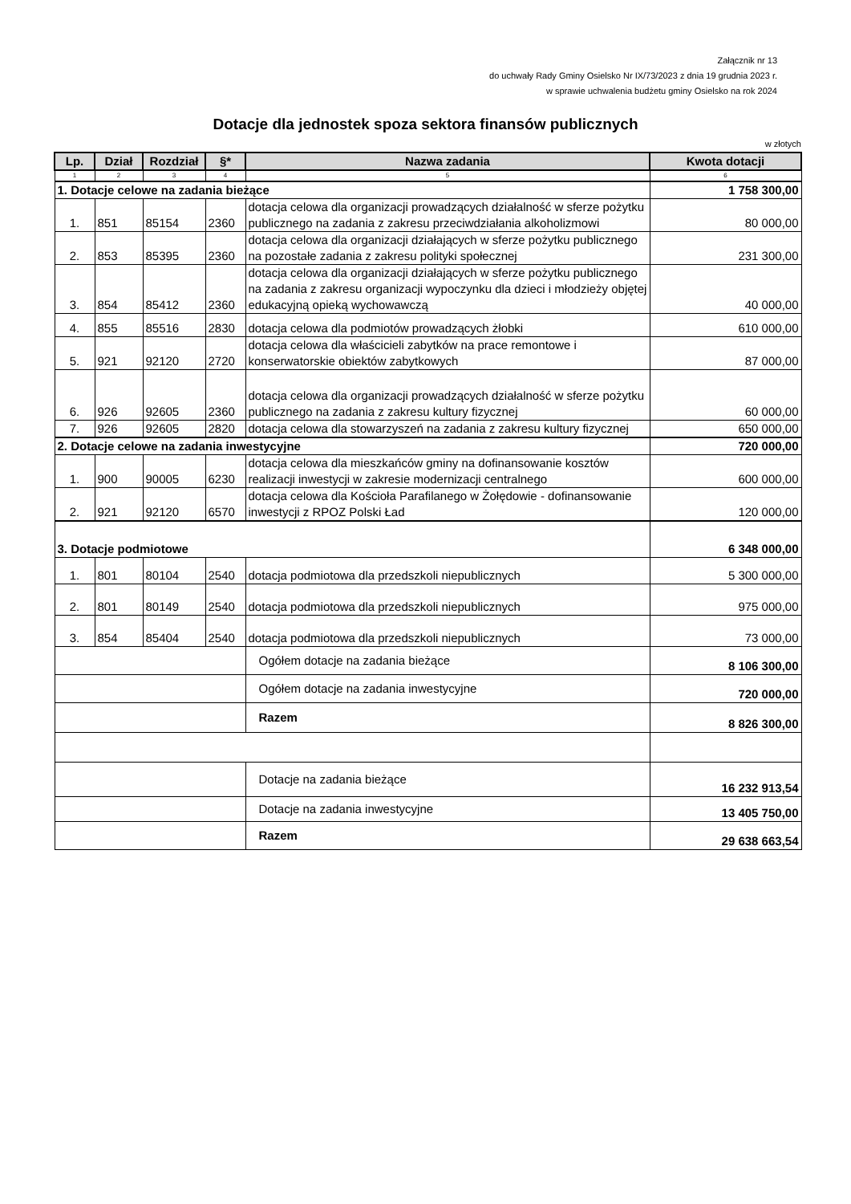Załącznik nr 13
do uchwały Rady Gminy Osielsko Nr IX/73/2023 z dnia 19 grudnia 2023 r.
w sprawie uchwalenia budżetu gminy Osielsko na rok 2024
Dotacje dla jednostek spoza sektora finansów publicznych
w złotych
| Lp. | Dział | Rozdział | §* | Nazwa zadania | Kwota dotacji |
| --- | --- | --- | --- | --- | --- |
| 1 | 2 | 3 | 4 | 5 | 6 |
| 1. Dotacje celowe na zadania bieżące | | | | | 1 758 300,00 |
| 1. | 851 | 85154 | 2360 | dotacja celowa dla organizacji prowadzących działalność w sferze pożytku publicznego na zadania z zakresu przeciwdziałania alkoholizmowi | 80 000,00 |
| 2. | 853 | 85395 | 2360 | dotacja celowa dla organizacji działających w sferze pożytku publicznego na pozostałe zadania z zakresu polityki społecznej | 231 300,00 |
| 3. | 854 | 85412 | 2360 | dotacja celowa dla organizacji działających w sferze pożytku publicznego na zadania z zakresu organizacji wypoczynku dla dzieci i młodzieży objętej edukacyjną opieką wychowawczą | 40 000,00 |
| 4. | 855 | 85516 | 2830 | dotacja celowa dla podmiotów prowadzących żłobki | 610 000,00 |
| 5. | 921 | 92120 | 2720 | dotacja celowa dla właścicieli zabytków na prace remontowe i konserwatorskie obiektów zabytkowych | 87 000,00 |
| 6. | 926 | 92605 | 2360 | dotacja celowa dla organizacji prowadzących działalność w sferze pożytku publicznego na zadania z zakresu kultury fizycznej | 60 000,00 |
| 7. | 926 | 92605 | 2820 | dotacja celowa dla stowarzyszeń na zadania z zakresu kultury fizycznej | 650 000,00 |
| 2. Dotacje celowe na zadania inwestycyjne | | | | | 720 000,00 |
| 1. | 900 | 90005 | 6230 | dotacja celowa dla mieszkańców gminy na dofinansowanie kosztów realizacji inwestycji w zakresie modernizacji centralnego | 600 000,00 |
| 2. | 921 | 92120 | 6570 | dotacja celowa dla Kościoła Parafilanego w Żołędowie - dofinansowanie inwestycji z RPOZ Polski Ład | 120 000,00 |
| 3. Dotacje podmiotowe | | | | | 6 348 000,00 |
| 1. | 801 | 80104 | 2540 | dotacja podmiotowa dla przedszkoli niepublicznych | 5 300 000,00 |
| 2. | 801 | 80149 | 2540 | dotacja podmiotowa dla przedszkoli niepublicznych | 975 000,00 |
| 3. | 854 | 85404 | 2540 | dotacja podmiotowa dla przedszkoli niepublicznych | 73 000,00 |
| | | | | Ogółem dotacje na zadania bieżące | 8 106 300,00 |
| | | | | Ogółem dotacje na zadania inwestycyjne | 720 000,00 |
| | | | | Razem | 8 826 300,00 |
| | | | | Dotacje na zadania bieżące | 16 232 913,54 |
| | | | | Dotacje na zadania inwestycyjne | 13 405 750,00 |
| | | | | Razem | 29 638 663,54 |